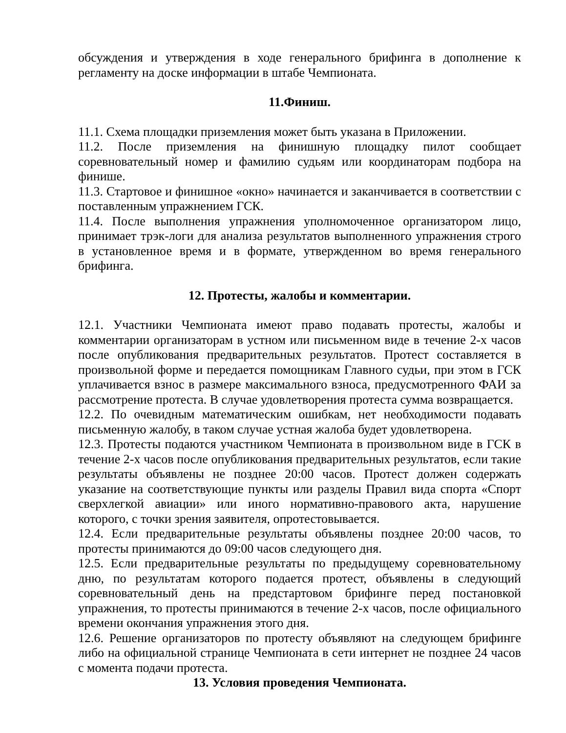обсуждения и утверждения в ходе генерального брифинга в дополнение к регламенту на доске информации в штабе Чемпионата.
11.Финиш.
11.1. Схема площадки приземления может быть указана в Приложении.
11.2. После приземления на финишную площадку пилот сообщает соревновательный номер и фамилию судьям или координаторам подбора на финише.
11.3. Стартовое и финишное «окно» начинается и заканчивается в соответствии с поставленным упражнением ГСК.
11.4. После выполнения упражнения уполномоченное организатором лицо, принимает трэк-логи для анализа результатов выполненного упражнения строго в установленное время и в формате, утвержденном во время генерального брифинга.
12. Протесты, жалобы и комментарии.
12.1. Участники Чемпионата имеют право подавать протесты, жалобы и комментарии организаторам в устном или письменном виде в течение 2-х часов после опубликования предварительных результатов. Протест составляется в произвольной форме и передается помощникам Главного судьи, при этом в ГСК уплачивается взнос в размере максимального взноса, предусмотренного ФАИ за рассмотрение протеста. В случае удовлетворения протеста сумма возвращается.
12.2. По очевидным математическим ошибкам, нет необходимости подавать письменную жалобу, в таком случае устная жалоба будет удовлетворена.
12.3. Протесты подаются участником Чемпионата в произвольном виде в ГСК в течение 2-х часов после опубликования предварительных результатов, если такие результаты объявлены не позднее 20:00 часов. Протест должен содержать указание на соответствующие пункты или разделы Правил вида спорта «Спорт сверхлегкой авиации» или иного нормативно-правового акта, нарушение которого, с точки зрения заявителя, опротестовывается.
12.4. Если предварительные результаты объявлены позднее 20:00 часов, то протесты принимаются до 09:00 часов следующего дня.
12.5. Если предварительные результаты по предыдущему соревновательному дню, по результатам которого подается протест, объявлены в следующий соревновательный день на предстартовом брифинге перед постановкой упражнения, то протесты принимаются в течение 2-х часов, после официального времени окончания упражнения этого дня.
12.6. Решение организаторов по протесту объявляют на следующем брифинге либо на официальной странице Чемпионата в сети интернет не позднее 24 часов с момента подачи протеста.
13. Условия проведения Чемпионата.